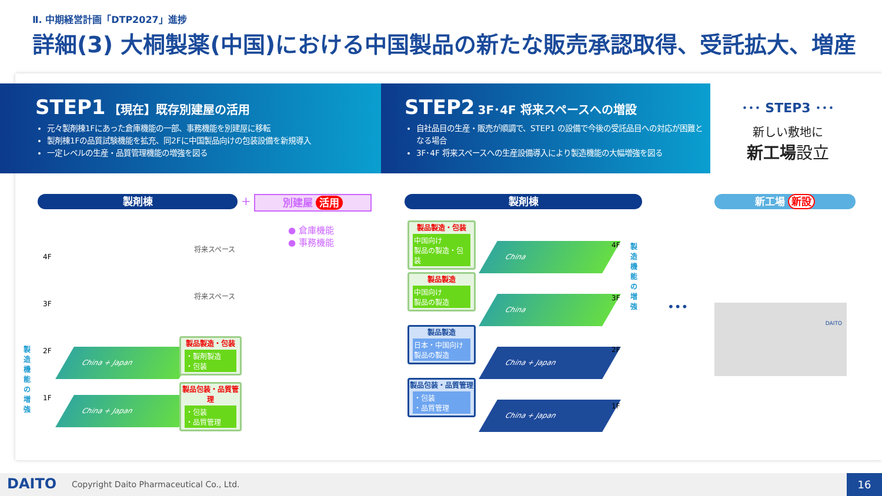Ⅱ. 中期経営計画「DTP2027」進捗
詳細(3) 大桐製薬(中国)における中国製品の新たな販売承認取得、受託拡大、増産
STEP1 【現在】既存別建屋の活用
元々製剤棟1Fにあった倉庫機能の一部、事務機能を別建屋に移転
製剤棟1Fの品質試験機能を拡充、同2Fに中国製品向けの包装設備を新規導入
一定レベルの生産・品質管理機能の増強を図る
STEP2 3F･4F 将来スペースへの増設
自社品目の生産・販売が順調で、STEP1 の設備で今後の受託品目への対応が困難となる場合
3F･4F 将来スペースへの生産設備導入により製造機能の大幅増強を図る
･･･ STEP3 ･･･
新しい敷地に
新工場設立
製剤棟 + 別建屋 活用
● 倉庫機能
● 事務機能
4F
将来スペース
3F
将来スペース
製造機能の増強
2F
1F
China + Japan
China + Japan
製品製造・包装
・製剤製造
・包装
製品包装・品質管理
・包装
・品質管理
製剤棟
製品製造・包装
中国向け
製品の製造・包装
製品製造
中国向け
製品の製造
製品製造
日本・中国向け
製品の製造
製品包装・品質管理
・包装
・品質管理
China
China
China + Japan
China + Japan
4F
3F
2F
1F
製造機能の増強
•••
新工場 新設
DAITO
DAITO Copyright Daito Pharmaceutical Co., Ltd. 16